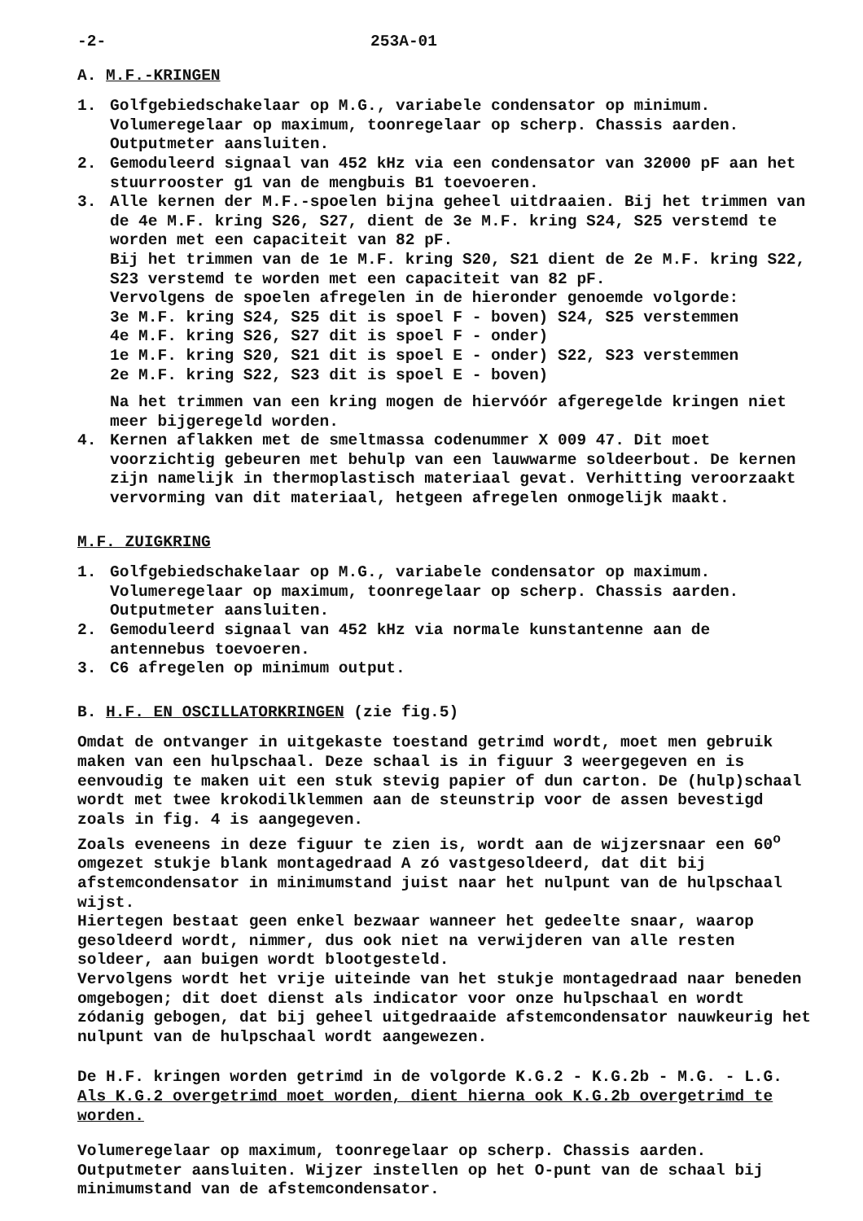-2- 253A-01
A. M.F.-KRINGEN
1. Golfgebiedschakelaar op M.G., variabele condensator op minimum. Volumeregelaar op maximum, toonregelaar op scherp. Chassis aarden. Outputmeter aansluiten.
2. Gemoduleerd signaal van 452 kHz via een condensator van 32000 pF aan het stuurrooster g1 van de mengbuis B1 toevoeren.
3. Alle kernen der M.F.-spoelen bijna geheel uitdraaien. Bij het trimmen van de 4e M.F. kring S26, S27, dient de 3e M.F. kring S24, S25 verstemd te worden met een capaciteit van 82 pF.
Bij het trimmen van de 1e M.F. kring S20, S21 dient de 2e M.F. kring S22, S23 verstemd te worden met een capaciteit van 82 pF.
Vervolgens de spoelen afregelen in de hieronder genoemde volgorde:
3e M.F. kring S24, S25 dit is spoel F - boven) S24, S25 verstemmen
4e M.F. kring S26, S27 dit is spoel F - onder)
1e M.F. kring S20, S21 dit is spoel E - onder) S22, S23 verstemmen
2e M.F. kring S22, S23 dit is spoel E - boven)
Na het trimmen van een kring mogen de hiervóór afgeregelde kringen niet meer bijgeregeld worden.
4. Kernen aflakken met de smeltmassa codenummer X 009 47. Dit moet voorzichtig gebeuren met behulp van een lauwwarme soldeerbout. De kernen zijn namelijk in thermoplastisch materiaal gevat. Verhitting veroorzaakt vervorming van dit materiaal, hetgeen afregelen onmogelijk maakt.
M.F. ZUIGKRING
1. Golfgebiedschakelaar op M.G., variabele condensator op maximum. Volumeregelaar op maximum, toonregelaar op scherp. Chassis aarden. Outputmeter aansluiten.
2. Gemoduleerd signaal van 452 kHz via normale kunstantenne aan de antennebus toevoeren.
3. C6 afregelen op minimum output.
B. H.F. EN OSCILLATORKRINGEN (zie fig.5)
Omdat de ontvanger in uitgekaste toestand getrimd wordt, moet men gebruik maken van een hulpschaal. Deze schaal is in figuur 3 weergegeven en is eenvoudig te maken uit een stuk stevig papier of dun carton. De (hulp)schaal wordt met twee krokodilklemmen aan de steunstrip voor de assen bevestigd zoals in fig. 4 is aangegeven.
Zoals eveneens in deze figuur te zien is, wordt aan de wijzersnaar een 60<sup>o</sup> omgezet stukje blank montagedraad A zó vastgesoldeerd, dat dit bij afstemcondensator in minimumstand juist naar het nulpunt van de hulpschaal wijst.
Hiertegen bestaat geen enkel bezwaar wanneer het gedeelte snaar, waarop gesoldeerd wordt, nimmer, dus ook niet na verwijderen van alle resten soldeer, aan buigen wordt blootgesteld.
Vervolgens wordt het vrije uiteinde van het stukje montagedraad naar beneden omgebogen; dit doet dienst als indicator voor onze hulpschaal en wordt zódanig gebogen, dat bij geheel uitgedraaide afstemcondensator nauwkeurig het nulpunt van de hulpschaal wordt aangewezen.
De H.F. kringen worden getrimd in de volgorde K.G.2 - K.G.2b - M.G. - L.G. Als K.G.2 overgetrimd moet worden, dient hierna ook K.G.2b overgetrimd te worden.
Volumeregelaar op maximum, toonregelaar op scherp. Chassis aarden. Outputmeter aansluiten. Wijzer instellen op het O-punt van de schaal bij minimumstand van de afstemcondensator.